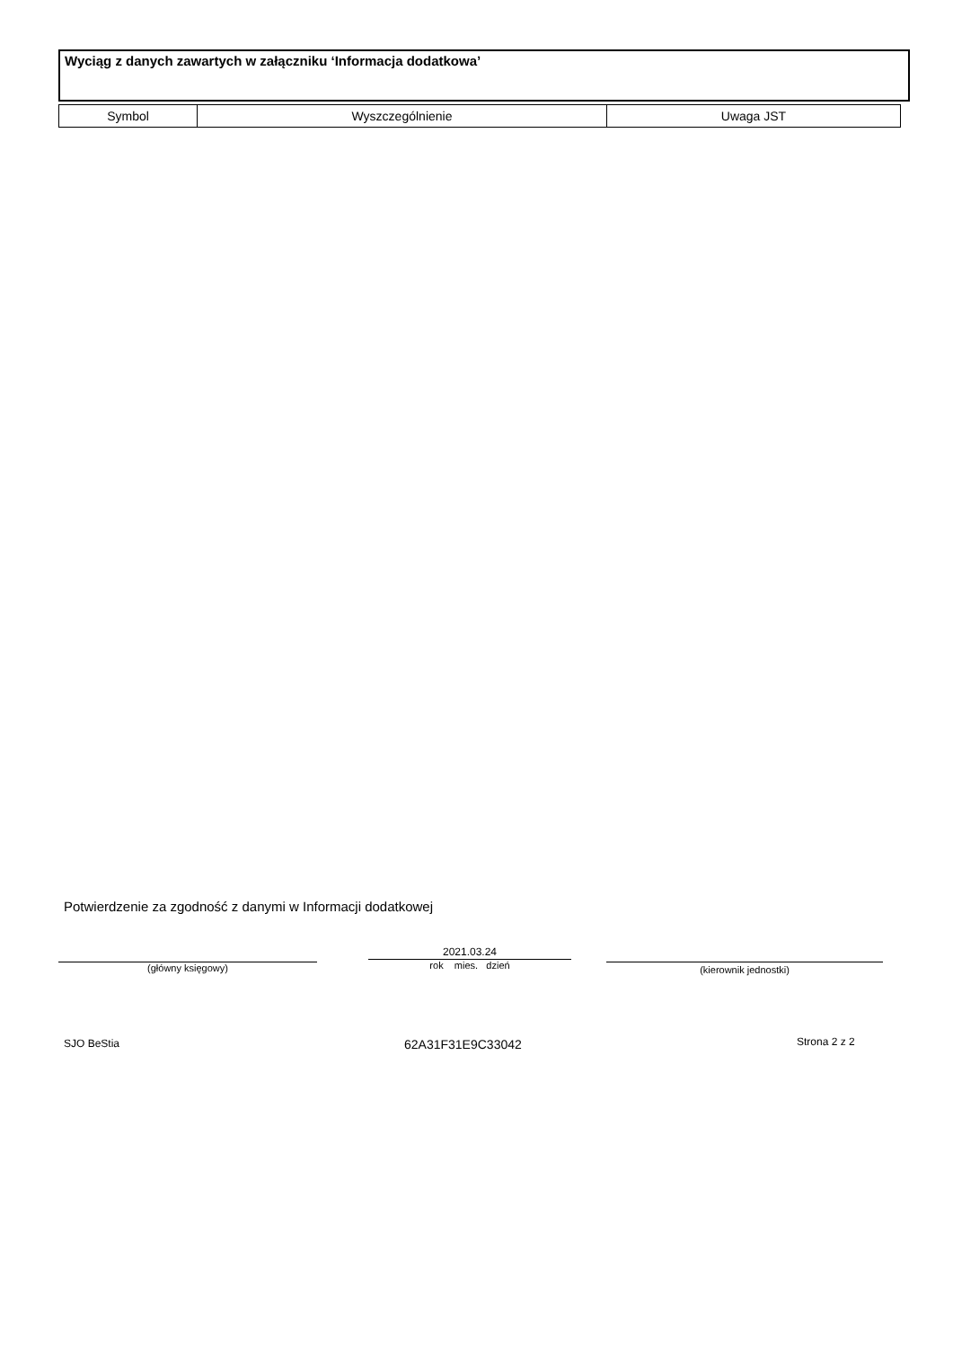Wyciąg z danych zawartych w załączniku ‘Informacja dodatkowa’
| Symbol | Wyszczególnienie | Uwaga JST |
| --- | --- | --- |
Potwierdzenie za zgodność z danymi w Informacji dodatkowej
(główny księgowy)
2021.03.24
rok mies. dzień (kierownik jednostki)
SJO BeStia 62A31F31E9C33042 Strona 2 z 2